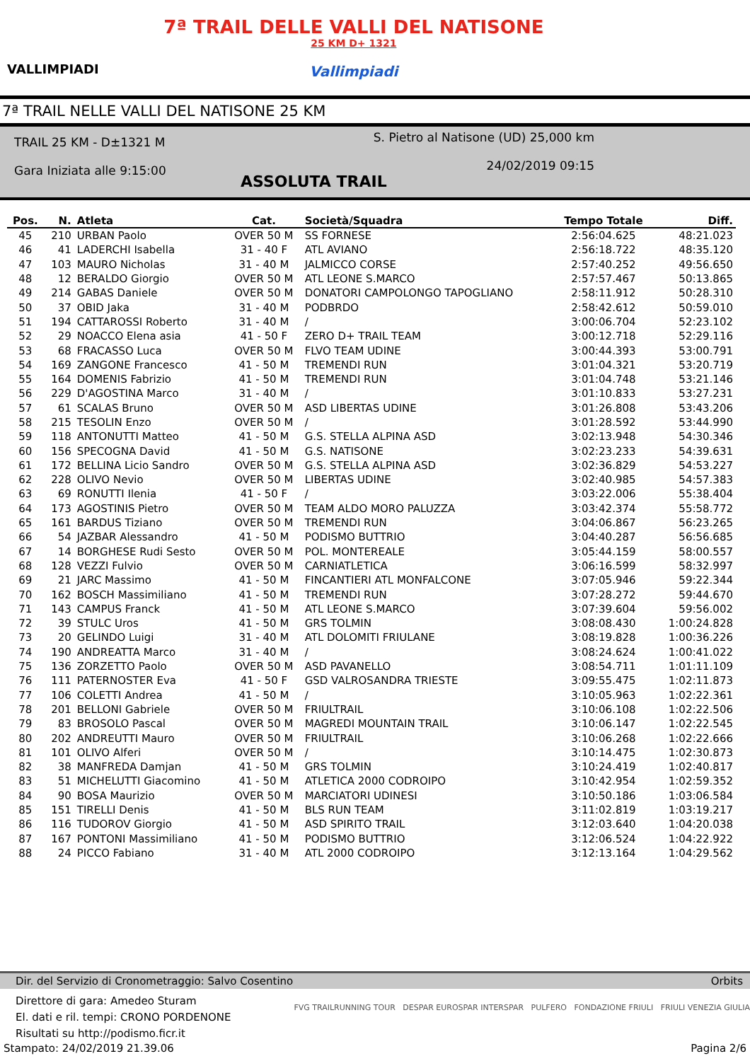VALLIMPIADI
7ª TRAIL DELLE VALLI DEL NATISONE
25 KM D+ 1321
Vallimpiadi
7ª TRAIL NELLE VALLI DEL NATISONE 25 KM
TRAIL 25 KM - D±1321 M
Gara Iniziata alle 9:15:00
S. Pietro al Natisone (UD) 25,000 km
24/02/2019 09:15
ASSOLUTA TRAIL
| Pos. | N. | Atleta | Cat. | Società/Squadra | Tempo Totale | Diff. |
| --- | --- | --- | --- | --- | --- | --- |
| 45 | 210 | URBAN Paolo | OVER 50 M | SS FORNESE | 2:56:04.625 | 48:21.023 |
| 46 | 41 | LADERCHI Isabella | 31 - 40 F | ATL AVIANO | 2:56:18.722 | 48:35.120 |
| 47 | 103 | MAURO Nicholas | 31 - 40 M | JALMICCO CORSE | 2:57:40.252 | 49:56.650 |
| 48 | 12 | BERALDO Giorgio | OVER 50 M | ATL LEONE S.MARCO | 2:57:57.467 | 50:13.865 |
| 49 | 214 | GABAS Daniele | OVER 50 M | DONATORI CAMPOLONGO TAPOGLIANO | 2:58:11.912 | 50:28.310 |
| 50 | 37 | OBID Jaka | 31 - 40 M | PODBRDO | 2:58:42.612 | 50:59.010 |
| 51 | 194 | CATTAROSSI Roberto | 31 - 40 M | / | 3:00:06.704 | 52:23.102 |
| 52 | 29 | NOACCO Elena asia | 41 - 50 F | ZERO D+ TRAIL TEAM | 3:00:12.718 | 52:29.116 |
| 53 | 68 | FRACASSO Luca | OVER 50 M | FLVO TEAM UDINE | 3:00:44.393 | 53:00.791 |
| 54 | 169 | ZANGONE Francesco | 41 - 50 M | TREMENDI RUN | 3:01:04.321 | 53:20.719 |
| 55 | 164 | DOMENIS Fabrizio | 41 - 50 M | TREMENDI RUN | 3:01:04.748 | 53:21.146 |
| 56 | 229 | D'AGOSTINA Marco | 31 - 40 M | / | 3:01:10.833 | 53:27.231 |
| 57 | 61 | SCALAS Bruno | OVER 50 M | ASD LIBERTAS UDINE | 3:01:26.808 | 53:43.206 |
| 58 | 215 | TESOLIN Enzo | OVER 50 M | / | 3:01:28.592 | 53:44.990 |
| 59 | 118 | ANTONUTTI Matteo | 41 - 50 M | G.S. STELLA ALPINA ASD | 3:02:13.948 | 54:30.346 |
| 60 | 156 | SPECOGNA David | 41 - 50 M | G.S. NATISONE | 3:02:23.233 | 54:39.631 |
| 61 | 172 | BELLINA Licio Sandro | OVER 50 M | G.S. STELLA ALPINA ASD | 3:02:36.829 | 54:53.227 |
| 62 | 228 | OLIVO Nevio | OVER 50 M | LIBERTAS UDINE | 3:02:40.985 | 54:57.383 |
| 63 | 69 | RONUTTI Ilenia | 41 - 50 F | / | 3:03:22.006 | 55:38.404 |
| 64 | 173 | AGOSTINIS Pietro | OVER 50 M | TEAM ALDO MORO PALUZZA | 3:03:42.374 | 55:58.772 |
| 65 | 161 | BARDUS Tiziano | OVER 50 M | TREMENDI RUN | 3:04:06.867 | 56:23.265 |
| 66 | 54 | JAZBAR Alessandro | 41 - 50 M | PODISMO BUTTRIO | 3:04:40.287 | 56:56.685 |
| 67 | 14 | BORGHESE Rudi Sesto | OVER 50 M | POL. MONTEREALE | 3:05:44.159 | 58:00.557 |
| 68 | 128 | VEZZI Fulvio | OVER 50 M | CARNIATLETICA | 3:06:16.599 | 58:32.997 |
| 69 | 21 | JARC Massimo | 41 - 50 M | FINCANTIERI ATL MONFALCONE | 3:07:05.946 | 59:22.344 |
| 70 | 162 | BOSCH Massimiliano | 41 - 50 M | TREMENDI RUN | 3:07:28.272 | 59:44.670 |
| 71 | 143 | CAMPUS Franck | 41 - 50 M | ATL LEONE S.MARCO | 3:07:39.604 | 59:56.002 |
| 72 | 39 | STULC Uros | 41 - 50 M | GRS TOLMIN | 3:08:08.430 | 1:00:24.828 |
| 73 | 20 | GELINDO Luigi | 31 - 40 M | ATL DOLOMITI FRIULANE | 3:08:19.828 | 1:00:36.226 |
| 74 | 190 | ANDREATTA Marco | 31 - 40 M | / | 3:08:24.624 | 1:00:41.022 |
| 75 | 136 | ZORZETTO Paolo | OVER 50 M | ASD PAVANELLO | 3:08:54.711 | 1:01:11.109 |
| 76 | 111 | PATERNOSTER Eva | 41 - 50 F | GSD VALROSANDRA TRIESTE | 3:09:55.475 | 1:02:11.873 |
| 77 | 106 | COLETTI Andrea | 41 - 50 M | / | 3:10:05.963 | 1:02:22.361 |
| 78 | 201 | BELLONI Gabriele | OVER 50 M | FRIULTRAIL | 3:10:06.108 | 1:02:22.506 |
| 79 | 83 | BROSOLO Pascal | OVER 50 M | MAGREDI MOUNTAIN TRAIL | 3:10:06.147 | 1:02:22.545 |
| 80 | 202 | ANDREUTTI Mauro | OVER 50 M | FRIULTRAIL | 3:10:06.268 | 1:02:22.666 |
| 81 | 101 | OLIVO Alferi | OVER 50 M | / | 3:10:14.475 | 1:02:30.873 |
| 82 | 38 | MANFREDA Damjan | 41 - 50 M | GRS TOLMIN | 3:10:24.419 | 1:02:40.817 |
| 83 | 51 | MICHELUTTI Giacomino | 41 - 50 M | ATLETICA 2000 CODROIPO | 3:10:42.954 | 1:02:59.352 |
| 84 | 90 | BOSA Maurizio | OVER 50 M | MARCIATORI UDINESI | 3:10:50.186 | 1:03:06.584 |
| 85 | 151 | TIRELLI Denis | 41 - 50 M | BLS RUN TEAM | 3:11:02.819 | 1:03:19.217 |
| 86 | 116 | TUDOROV Giorgio | 41 - 50 M | ASD SPIRITO TRAIL | 3:12:03.640 | 1:04:20.038 |
| 87 | 167 | PONTONI Massimiliano | 41 - 50 M | PODISMO BUTTRIO | 3:12:06.524 | 1:04:22.922 |
| 88 | 24 | PICCO Fabiano | 31 - 40 M | ATL 2000 CODROIPO | 3:12:13.164 | 1:04:29.562 |
Dir. del Servizio di Cronometraggio: Salvo Cosentino Orbits
Direttore di gara: Amedeo Sturam
El. dati e ril. tempi: CRONO PORDENONE
Risultati su http://podismo.ficr.it
FVG TRAILRUNNING TOUR DESPAR EUROSPAR INTERSPAR PULFERO FONDAZIONE FRIULI FRIULI VENEZIA GIULIA
Stampato: 24/02/2019 21.39.06 Pagina 2/6